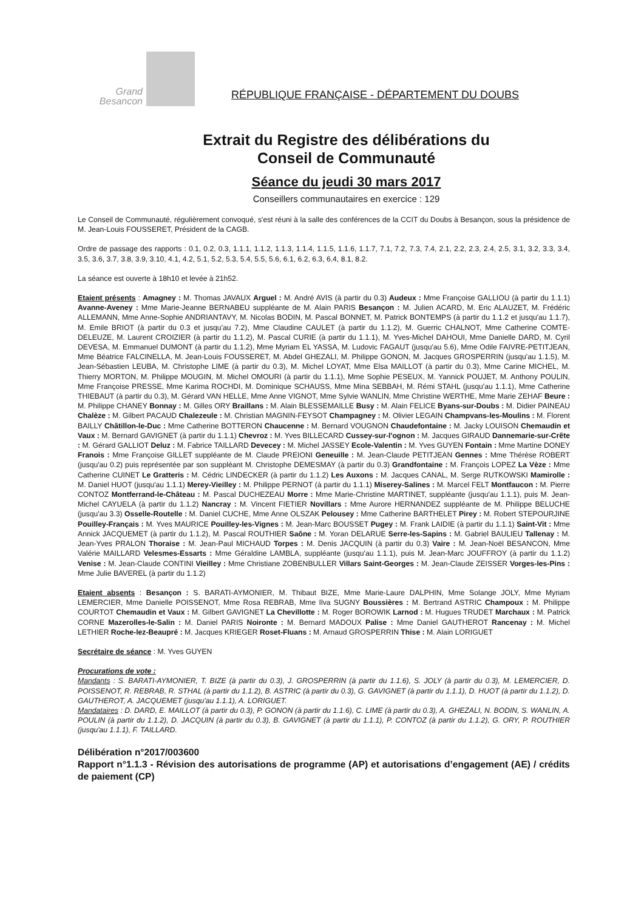Grand
Besancon
RÉPUBLIQUE FRANÇAISE - DÉPARTEMENT DU DOUBS
Extrait du Registre des délibérations du
Conseil de Communauté
Séance du jeudi 30 mars 2017
Conseillers communautaires en exercice : 129
Le Conseil de Communauté, régulièrement convoqué, s'est réuni à la salle des conférences de la CCIT du Doubs à Besançon, sous la présidence de M. Jean-Louis FOUSSERET, Président de la CAGB.
Ordre de passage des rapports : 0.1, 0.2, 0.3, 1.1.1, 1.1.2, 1.1.3, 1.1.4, 1.1.5, 1.1.6, 1.1.7, 7.1, 7.2, 7.3, 7.4, 2.1, 2.2, 2.3, 2.4, 2.5, 3.1, 3.2, 3.3, 3.4, 3.5, 3.6, 3.7, 3.8, 3.9, 3.10, 4.1, 4.2, 5.1, 5.2, 5.3, 5.4, 5.5, 5.6, 6.1, 6.2, 6.3, 6.4, 8.1, 8.2.
La séance est ouverte à 18h10 et levée à 21h52.
Etaient présents : Amagney : M. Thomas JAVAUX Arguel : M. André AVIS (à partir du 0.3) Audeux : Mme Françoise GALLIOU (à partir du 1.1.1) Avanne-Aveney : Mme Marie-Jeanne BERNABEU suppléante de M. Alain PARIS Besançon : M. Julien ACARD, M. Eric ALAUZET, M. Frédéric ALLEMANN, Mme Anne-Sophie ANDRIANTAVY, M. Nicolas BODIN, M. Pascal BONNET, M. Patrick BONTEMPS (à partir du 1.1.2 et jusqu'au 1.1.7), M. Emile BRIOT (à partir du 0.3 et jusqu'au 7.2), Mme Claudine CAULET (à partir du 1.1.2), M. Guerric CHALNOT, Mme Catherine COMTE-DELEUZE, M. Laurent CROIZIER (à partir du 1.1.2), M. Pascal CURIE (à partir du 1.1.1), M. Yves-Michel DAHOUI, Mme Danielle DARD, M. Cyril DEVESA, M. Emmanuel DUMONT (à partir du 1.1.2), Mme Myriam EL YASSA, M. Ludovic FAGAUT (jusqu'au 5.6), Mme Odile FAIVRE-PETITJEAN, Mme Béatrice FALCINELLA, M. Jean-Louis FOUSSERET, M. Abdel GHEZALI, M. Philippe GONON, M. Jacques GROSPERRIN (jusqu'au 1.1.5), M. Jean-Sébastien LEUBA, M. Christophe LIME (à partir du 0.3), M. Michel LOYAT, Mme Elsa MAILLOT (à partir du 0.3), Mme Carine MICHEL, M. Thierry MORTON, M. Philippe MOUGIN, M. Michel OMOURI (à partir du 1.1.1), Mme Sophie PESEUX, M. Yannick POUJET, M. Anthony POULIN, Mme Françoise PRESSE, Mme Karima ROCHDI, M. Dominique SCHAUSS, Mme Mina SEBBAH, M. Rémi STAHL (jusqu'au 1.1.1), Mme Catherine THIEBAUT (à partir du 0.3), M. Gérard VAN HELLE, Mme Anne VIGNOT, Mme Sylvie WANLIN, Mme Christine WERTHE, Mme Marie ZEHAF Beure : M. Philippe CHANEY Bonnay : M. Gilles ORY Braillans : M. Alain BLESSEMAILLE Busy : M. Alain FELICE Byans-sur-Doubs : M. Didier PAINEAU Chalèze : M. Gilbert PACAUD Chalezeule : M. Christian MAGNIN-FEYSOT Champagney : M. Olivier LEGAIN Champvans-les-Moulins : M. Florent BAILLY Châtillon-le-Duc : Mme Catherine BOTTERON Chaucenne : M. Bernard VOUGNON Chaudefontaine : M. Jacky LOUISON Chemaudin et Vaux : M. Bernard GAVIGNET (à partir du 1.1.1) Chevroz : M. Yves BILLECARD Cussey-sur-l'ognon : M. Jacques GIRAUD Dannemarie-sur-Crête : M. Gérard GALLIOT Deluz : M. Fabrice TAILLARD Devecey : M. Michel JASSEY Ecole-Valentin : M. Yves GUYEN Fontain : Mme Martine DONEY Franois : Mme Françoise GILLET suppléante de M. Claude PREIONI Geneuille : M. Jean-Claude PETITJEAN Gennes : Mme Thérèse ROBERT (jusqu'au 0.2) puis représentée par son suppléant M. Christophe DEMESMAY (à partir du 0.3) Grandfontaine : M. François LOPEZ La Vèze : Mme Catherine CUINET Le Gratteris : M. Cédric LINDECKER (à partir du 1.1.2) Les Auxons : M. Jacques CANAL, M. Serge RUTKOWSKI Mamirolle : M. Daniel HUOT (jusqu'au 1.1.1) Merey-Vieilley : M. Philippe PERNOT (à partir du 1.1.1) Miserey-Salines : M. Marcel FELT Montfaucon : M. Pierre CONTOZ Montferrand-le-Château : M. Pascal DUCHEZEAU Morre : Mme Marie-Christine MARTINET, suppléante (jusqu'au 1.1.1), puis M. Jean-Michel CAYUELA (à partir du 1.1.2) Nancray : M. Vincent FIETIER Novillars : Mme Aurore HERNANDEZ suppléante de M. Philippe BELUCHE (jusqu'au 3.3) Osselle-Routelle : M. Daniel CUCHE, Mme Anne OLSZAK Pelousey : Mme Catherine BARTHELET Pirey : M. Robert STEPOURJINE Pouilley-Français : M. Yves MAURICE Pouilley-les-Vignes : M. Jean-Marc BOUSSET Pugey : M. Frank LAIDIE (à partir du 1.1.1) Saint-Vit : Mme Annick JACQUEMET (à partir du 1.1.2), M. Pascal ROUTHIER Saône : M. Yoran DELARUE Serre-les-Sapins : M. Gabriel BAULIEU Tallenay : M. Jean-Yves PRALON Thoraise : M. Jean-Paul MICHAUD Torpes : M. Denis JACQUIN (à partir du 0.3) Vaire : M. Jean-Noël BESANCON, Mme Valérie MAILLARD Velesmes-Essarts : Mme Géraldine LAMBLA, suppléante (jusqu'au 1.1.1), puis M. Jean-Marc JOUFFROY (à partir du 1.1.2) Venise : M. Jean-Claude CONTINI Vieilley : Mme Christiane ZOBENBULLER Villars Saint-Georges : M. Jean-Claude ZEISSER Vorges-les-Pins : Mme Julie BAVEREL (à partir du 1.1.2)
Etaient absents : Besançon : S. BARATI-AYMONIER, M. Thibaut BIZE, Mme Marie-Laure DALPHIN, Mme Solange JOLY, Mme Myriam LEMERCIER, Mme Danielle POISSENOT, Mme Rosa REBRAB, Mme Ilva SUGNY Boussières : M. Bertrand ASTRIC Champoux : M. Philippe COURTOT Chemaudin et Vaux : M. Gilbert GAVIGNET La Chevillotte : M. Roger BOROWIK Larnod : M. Hugues TRUDET Marchaux : M. Patrick CORNE Mazerolles-le-Salin : M. Daniel PARIS Noironte : M. Bernard MADOUX Palise : Mme Daniel GAUTHEROT Rancenay : M. Michel LETHIER Roche-lez-Beaupré : M. Jacques KRIEGER Roset-Fluans : M. Arnaud GROSPERRIN Thise : M. Alain LORIGUET
Secrétaire de séance : M. Yves GUYEN
Procurations de vote :
Mandants : S. BARATI-AYMONIER, T. BIZE (à partir du 0.3), J. GROSPERRIN (à partir du 1.1.6), S. JOLY (à partir du 0.3), M. LEMERCIER, D. POISSENOT, R. REBRAB, R. STHAL (à partir du 1.1.2), B. ASTRIC (à partir du 0.3), G. GAVIGNET (à partir du 1.1.1), D. HUOT (à partir du 1.1.2), D. GAUTHEROT, A. JACQUEMET (jusqu'au 1.1.1), A. LORIGUET.
Mandataires : D. DARD, E. MAILLOT (à partir du 0.3), P. GONON (à partir du 1.1.6), C. LIME (à partir du 0.3), A. GHEZALI, N. BODIN, S. WANLIN, A. POULIN (à partir du 1.1.2), D. JACQUIN (à partir du 0.3), B. GAVIGNET (à partir du 1.1.1), P. CONTOZ (à partir du 1.1.2), G. ORY, P. ROUTHIER (jusqu'au 1.1.1), F. TAILLARD.
Délibération n°2017/003600
Rapport n°1.1.3 - Révision des autorisations de programme (AP) et autorisations d’engagement (AE) / crédits de paiement (CP)